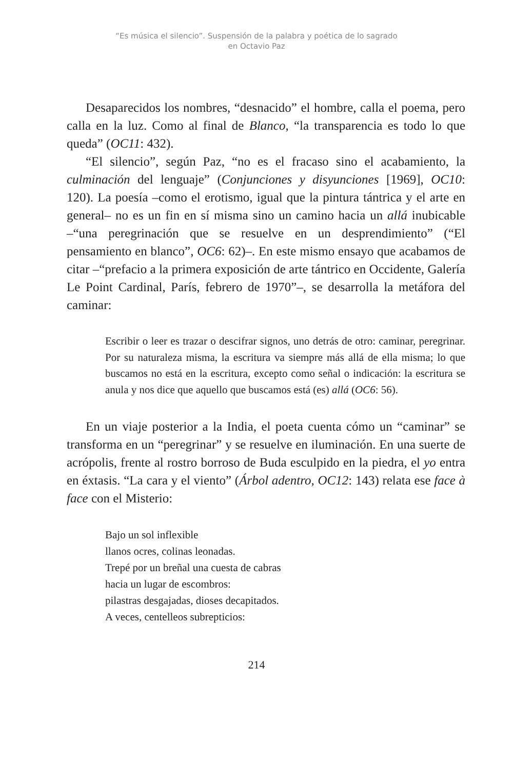“Es música el silencio”. Suspensión de la palabra y poética de lo sagrado
en Octavio Paz
Desaparecidos los nombres, “desnacido” el hombre, calla el poema, pero calla en la luz. Como al final de Blanco, “la transparencia es todo lo que queda” (OC11: 432).
“El silencio”, según Paz, “no es el fracaso sino el acabamiento, la culminación del lenguaje” (Conjunciones y disyunciones [1969], OC10: 120). La poesía –como el erotismo, igual que la pintura tántrica y el arte en general– no es un fin en sí misma sino un camino hacia un allá inubicable –“una peregrinación que se resuelve en un desprendimiento” (“El pensamiento en blanco”, OC6: 62)–. En este mismo ensayo que acabamos de citar –“prefacio a la primera exposición de arte tántrico en Occidente, Galería Le Point Cardinal, París, febrero de 1970”–, se desarrolla la metáfora del caminar:
Escribir o leer es trazar o descifrar signos, uno detrás de otro: caminar, peregrinar. Por su naturaleza misma, la escritura va siempre más allá de ella misma; lo que buscamos no está en la escritura, excepto como señal o indicación: la escritura se anula y nos dice que aquello que buscamos está (es) allá (OC6: 56).
En un viaje posterior a la India, el poeta cuenta cómo un “caminar” se transforma en un “peregrinar” y se resuelve en iluminación. En una suerte de acrópolis, frente al rostro borroso de Buda esculpido en la piedra, el yo entra en éxtasis. “La cara y el viento” (Árbol adentro, OC12: 143) relata ese face à face con el Misterio:
Bajo un sol inflexible
llanos ocres, colinas leonadas.
Trepé por un breñal una cuesta de cabras
hacia un lugar de escombros:
pilastras desgajadas, dioses decapitados.
A veces, centelleos subrepticios:
214